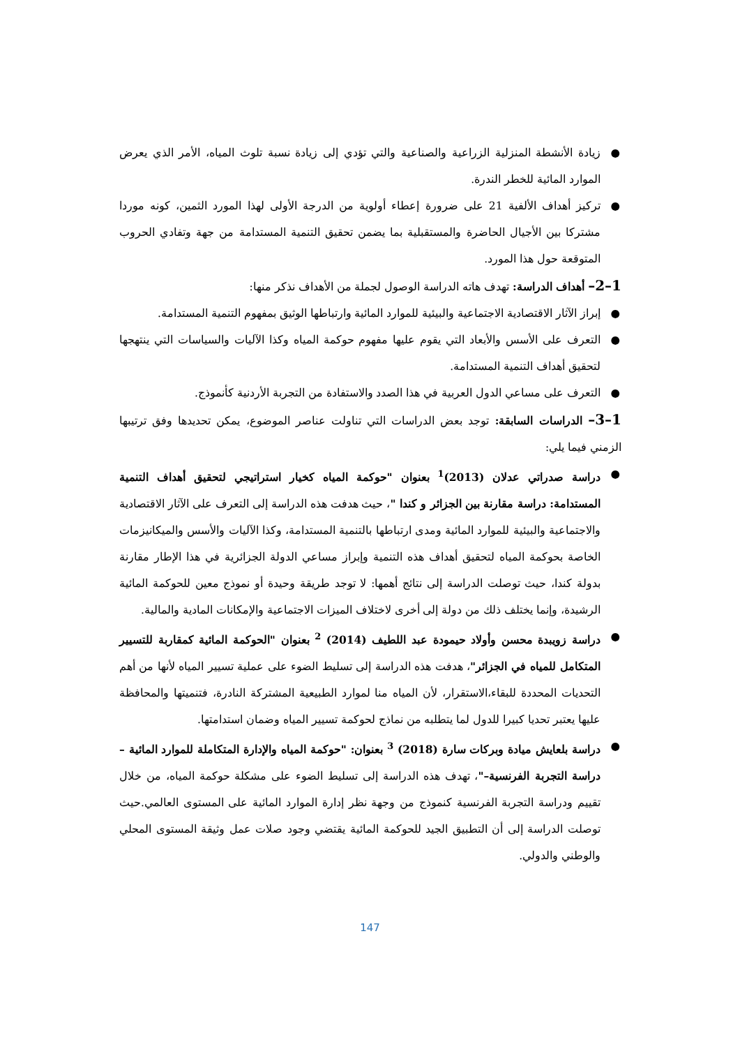● زيادة الأنشطة المنزلية الزراعية والصناعية والتي تؤدي إلى زيادة نسبة تلوث المياه، الأمر الذي يعرض الموارد المائية للخطر الندرة.
● تركيز أهداف الألفية 21 على ضرورة إعطاء أولوية من الدرجة الأولى لهذا المورد الثمين، كونه موردا مشتركا بين الأجيال الحاضرة والمستقبلية بما يضمن تحقيق التنمية المستدامة من جهة وتفادي الحروب المتوقعة حول هذا المورد.
1–2– أهداف الدراسة: تهدف هاته الدراسة الوصول لجملة من الأهداف نذكر منها:
● إبراز الآثار الاقتصادية الاجتماعية والبيئية للموارد المائية وارتباطها الوثيق بمفهوم التنمية المستدامة.
● التعرف على الأسس والأبعاد التي يقوم عليها مفهوم حوكمة المياه وكذا الآليات والسياسات التي ينتهجها لتحقيق أهداف التنمية المستدامة.
● التعرف على مساعي الدول العربية في هذا الصدد والاستفادة من التجربة الأردنية كأنموذج.
1–3– الدراسات السابقة: توجد بعض الدراسات التي تناولت عناصر الموضوع، يمكن تحديدها وفق ترتيبها الزمني فيما يلي:
● دراسة صدراتي عدلان (2013)<sup>1</sup> بعنوان "حوكمة المياه كخيار استراتيجي لتحقيق أهداف التنمية المستدامة: دراسة مقارنة بين الجزائر و كندا "، حيث هدفت هذه الدراسة إلى التعرف على الآثار الاقتصادية والاجتماعية والبيئية للموارد المائية ومدى ارتباطها بالتنمية المستدامة، وكذا الآليات والأسس والميكانيزمات الخاصة بحوكمة المياه لتحقيق أهداف هذه التنمية وإبراز مساعي الدولة الجزائرية في هذا الإطار مقارنة بدولة كندا، حيث توصلت الدراسة إلى نتائج أهمها: لا توجد طريقة وحيدة أو نموذج معين للحوكمة المائية الرشيدة، وإنما يختلف ذلك من دولة إلى أخرى لاختلاف الميزات الاجتماعية والإمكانات المادية والمالية.
● دراسة زويبدة محسن وأولاد حيمودة عبد اللطيف (2014) <sup>2</sup> بعنوان "الحوكمة المائية كمقاربة للتسيير المتكامل للمياه في الجزائر"، هدفت هذه الدراسة إلى تسليط الضوء على عملية تسيير المياه لأنها من أهم التحديات المحددة للبقاء،الاستقرار، لأن المياه منا لموارد الطبيعية المشتركة النادرة، فتنميتها والمحافظة عليها يعتبر تحديا كبيرا للدول لما يتطلبه من نماذج لحوكمة تسيير المياه وضمان استدامتها.
● دراسة بلعايش ميادة وبركات سارة (2018) <sup>3</sup> بعنوان: "حوكمة المياه والإدارة المتكاملة للموارد المائية – دراسة التجربة الفرنسية–"، تهدف هذه الدراسة إلى تسليط الضوء على مشكلة حوكمة المياه، من خلال تقييم ودراسة التجربة الفرنسية كنموذج من وجهة نظر إدارة الموارد المائية على المستوى العالمي.حيث توصلت الدراسة إلى أن التطبيق الجيد للحوكمة المائية يقتضي وجود صلات عمل وثيقة المستوى المحلي والوطني والدولي.
147